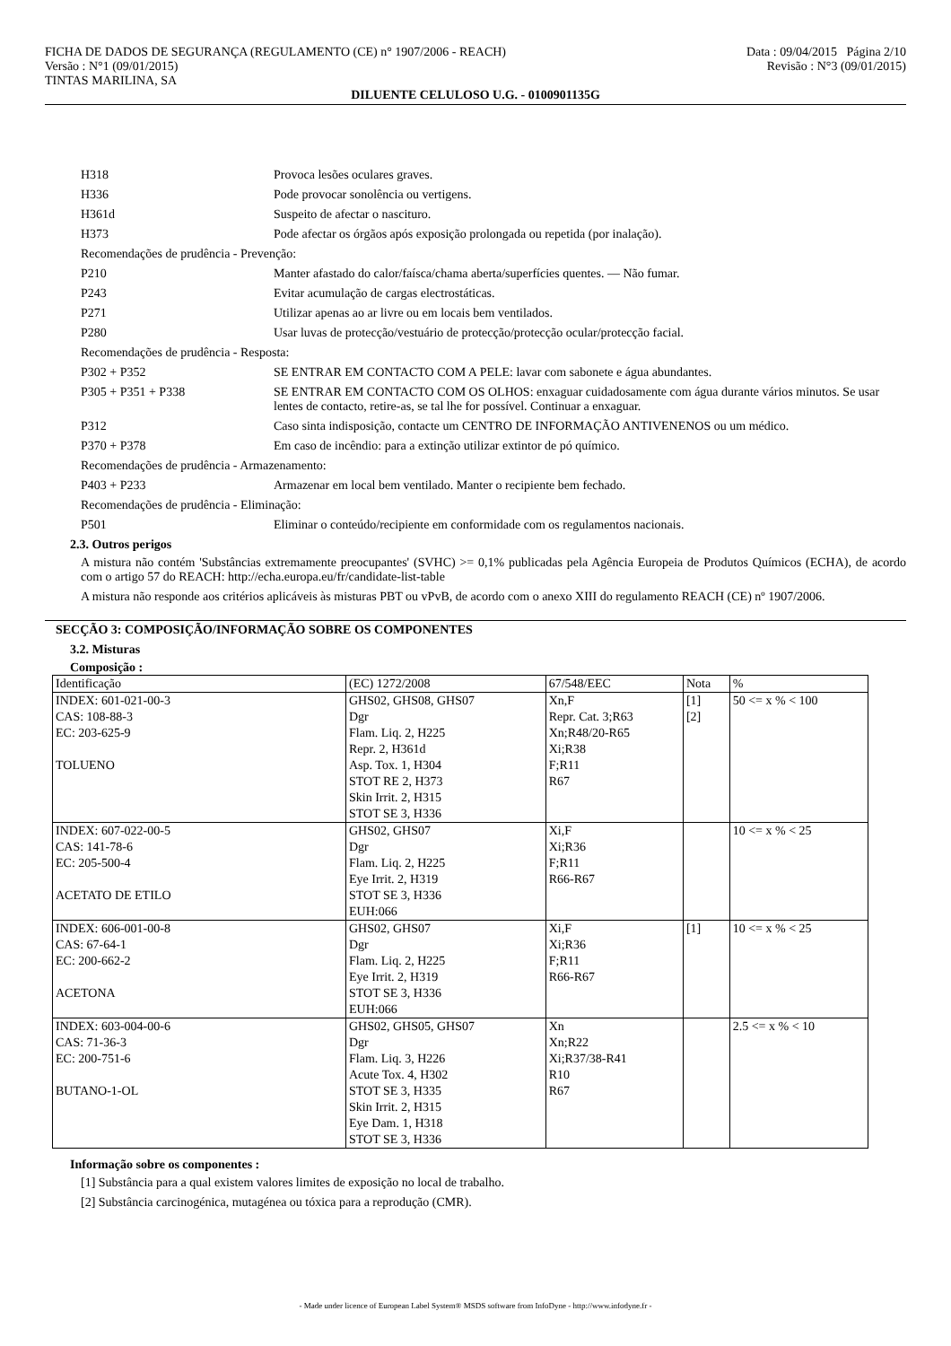FICHA DE DADOS DE SEGURANÇA (REGULAMENTO (CE) n° 1907/2006 - REACH)
Versão : N°1 (09/01/2015)
TINTAS MARILINA, SA
Data : 09/04/2015 Página 2/10
Revisão : N°3 (09/01/2015)
DILUENTE CELULOSO U.G. - 0100901135G
H318 Provoca lesões oculares graves.
H336 Pode provocar sonolência ou vertigens.
H361d Suspeito de afectar o nascituro.
H373 Pode afectar os órgãos após exposição prolongada ou repetida (por inalação).
Recomendações de prudência - Prevenção:
P210 Manter afastado do calor/faísca/chama aberta/superfícies quentes. — Não fumar.
P243 Evitar acumulação de cargas electrostáticas.
P271 Utilizar apenas ao ar livre ou em locais bem ventilados.
P280 Usar luvas de protecção/vestuário de protecção/protecção ocular/protecção facial.
Recomendações de prudência - Resposta:
P302 + P352 SE ENTRAR EM CONTACTO COM A PELE: lavar com sabonete e água abundantes.
P305 + P351 + P338 SE ENTRAR EM CONTACTO COM OS OLHOS: enxaguar cuidadosamente com água durante vários minutos. Se usar lentes de contacto, retire-as, se tal lhe for possível. Continuar a enxaguar.
P312 Caso sinta indisposição, contacte um CENTRO DE INFORMAÇÃO ANTIVENENOS ou um médico.
P370 + P378 Em caso de incêndio: para a extinção utilizar extintor de pó químico.
Recomendações de prudência - Armazenamento:
P403 + P233 Armazenar em local bem ventilado. Manter o recipiente bem fechado.
Recomendações de prudência - Eliminação:
P501 Eliminar o conteúdo/recipiente em conformidade com os regulamentos nacionais.
2.3. Outros perigos
A mistura não contém 'Substâncias extremamente preocupantes' (SVHC) >= 0,1% publicadas pela Agência Europeia de Produtos Químicos (ECHA), de acordo com o artigo 57 do REACH: http://echa.europa.eu/fr/candidate-list-table
A mistura não responde aos critérios aplicáveis às misturas PBT ou vPvB, de acordo com o anexo XIII do regulamento REACH (CE) nº 1907/2006.
SECÇÃO 3: COMPOSIÇÃO/INFORMAÇÃO SOBRE OS COMPONENTES
3.2. Misturas
Composição :
| Identificação | (EC) 1272/2008 | 67/548/EEC | Nota | % |
| --- | --- | --- | --- | --- |
| INDEX: 601-021-00-3 CAS: 108-88-3 EC: 203-625-9 TOLUENO | GHS02, GHS08, GHS07 Dgr Flam. Liq. 2, H225 Repr. 2, H361d Asp. Tox. 1, H304 STOT RE 2, H373 Skin Irrit. 2, H315 STOT SE 3, H336 | Xn,F Repr. Cat. 3;R63 Xn;R48/20-R65 Xi;R38 F;R11 R67 | [1] [2] | 50 <= x % < 100 |
| INDEX: 607-022-00-5 CAS: 141-78-6 EC: 205-500-4 ACETATO DE ETILO | GHS02, GHS07 Dgr Flam. Liq. 2, H225 Eye Irrit. 2, H319 STOT SE 3, H336 EUH:066 | Xi,F Xi;R36 F;R11 R66-R67 | | 10 <= x % < 25 |
| INDEX: 606-001-00-8 CAS: 67-64-1 EC: 200-662-2 ACETONA | GHS02, GHS07 Dgr Flam. Liq. 2, H225 Eye Irrit. 2, H319 STOT SE 3, H336 EUH:066 | Xi,F Xi;R36 F;R11 R66-R67 | [1] | 10 <= x % < 25 |
| INDEX: 603-004-00-6 CAS: 71-36-3 EC: 200-751-6 BUTANO-1-OL | GHS02, GHS05, GHS07 Dgr Flam. Liq. 3, H226 Acute Tox. 4, H302 STOT SE 3, H335 Skin Irrit. 2, H315 Eye Dam. 1, H318 STOT SE 3, H336 | Xn Xn;R22 Xi;R37/38-R41 R10 R67 | | 2.5 <= x % < 10 |
Informação sobre os componentes :
[1] Substância para a qual existem valores limites de exposição no local de trabalho.
[2] Substância carcinogénica, mutagénea ou tóxica para a reprodução (CMR).
- Made under licence of European Label System® MSDS software from InfoDyne - http://www.infodyne.fr -